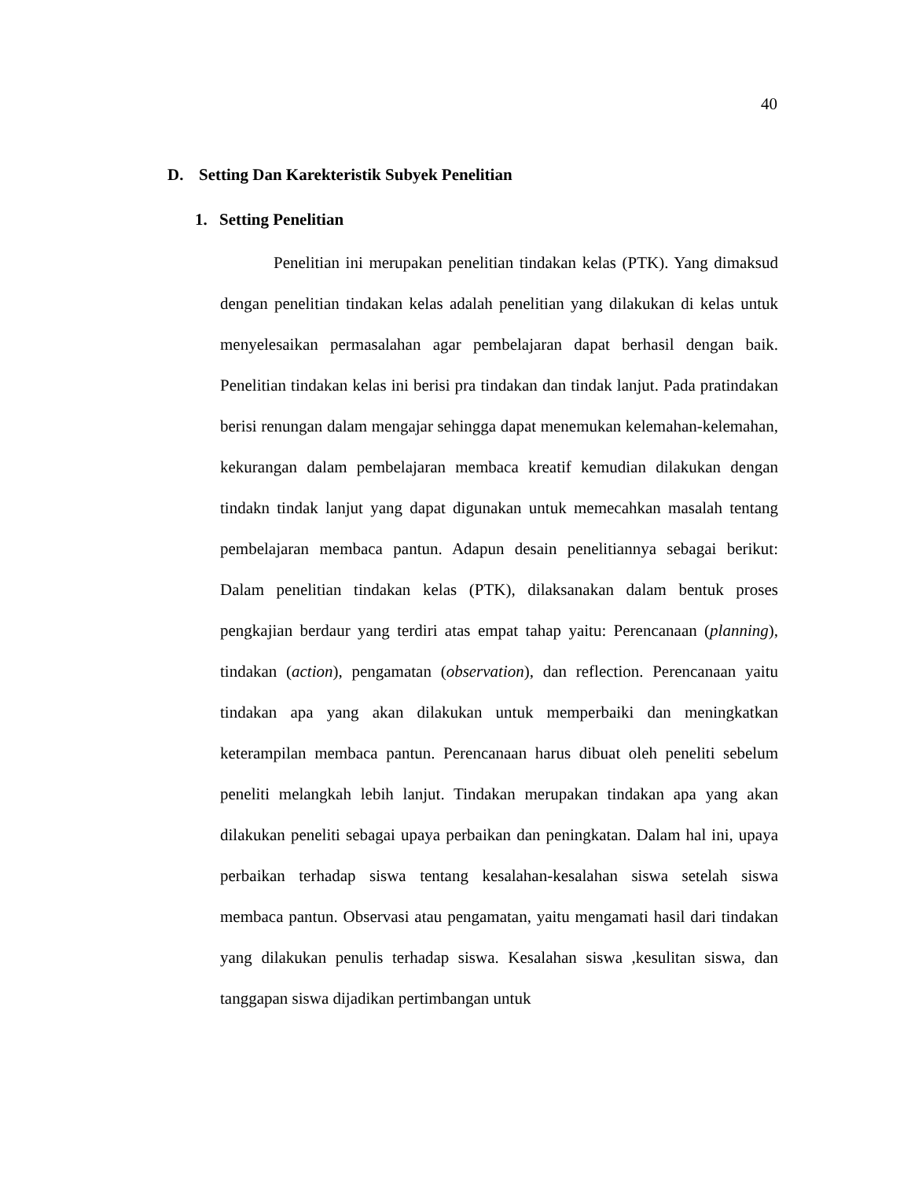40
D. Setting Dan Karekteristik Subyek Penelitian
1. Setting Penelitian
Penelitian ini merupakan penelitian tindakan kelas (PTK). Yang dimaksud dengan penelitian tindakan kelas adalah penelitian yang dilakukan di kelas untuk menyelesaikan permasalahan agar pembelajaran dapat berhasil dengan baik. Penelitian tindakan kelas ini berisi pra tindakan dan tindak lanjut. Pada pratindakan berisi renungan dalam mengajar sehingga dapat menemukan kelemahan-kelemahan, kekurangan dalam pembelajaran membaca kreatif kemudian dilakukan dengan tindakn tindak lanjut yang dapat digunakan untuk memecahkan masalah tentang pembelajaran membaca pantun. Adapun desain penelitiannya sebagai berikut: Dalam penelitian tindakan kelas (PTK), dilaksanakan dalam bentuk proses pengkajian berdaur yang terdiri atas empat tahap yaitu: Perencanaan (planning), tindakan (action), pengamatan (observation), dan reflection. Perencanaan yaitu tindakan apa yang akan dilakukan untuk memperbaiki dan meningkatkan keterampilan membaca pantun. Perencanaan harus dibuat oleh peneliti sebelum peneliti melangkah lebih lanjut. Tindakan merupakan tindakan apa yang akan dilakukan peneliti sebagai upaya perbaikan dan peningkatan. Dalam hal ini, upaya perbaikan terhadap siswa tentang kesalahan-kesalahan siswa setelah siswa membaca pantun. Observasi atau pengamatan, yaitu mengamati hasil dari tindakan yang dilakukan penulis terhadap siswa. Kesalahan siswa ,kesulitan siswa, dan tanggapan siswa dijadikan pertimbangan untuk